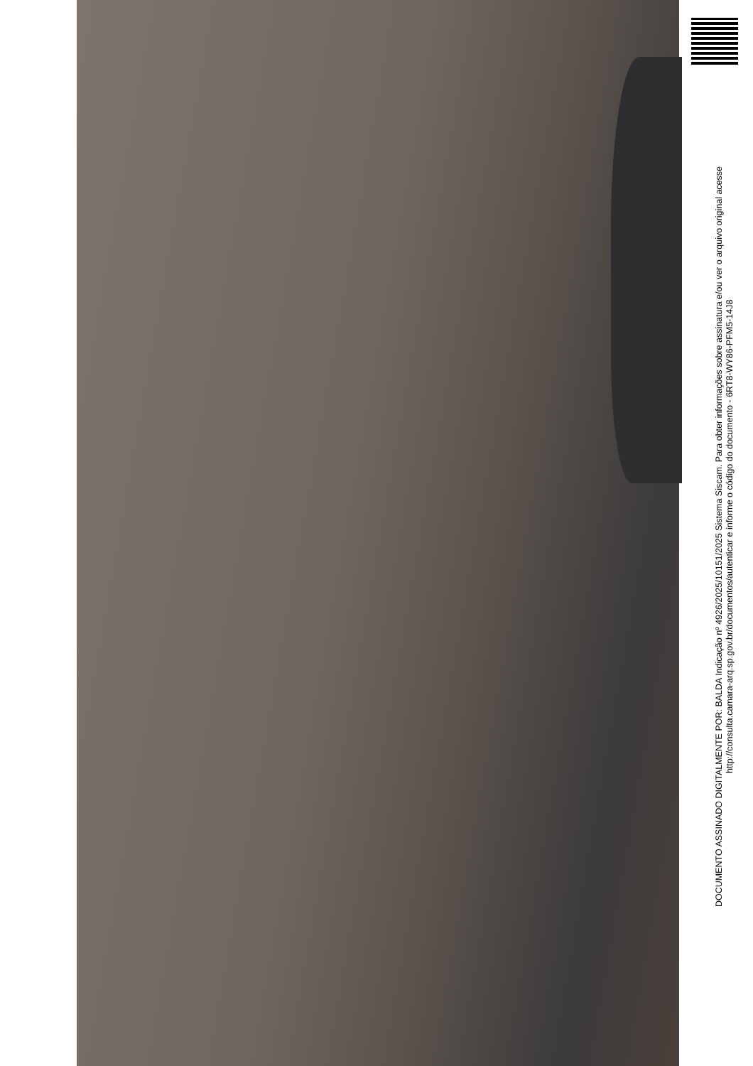DOCUMENTO ASSINADO DIGITALMENTE POR: BALDA Indicação nº 4926/2025/10151/2025 Sistema Siscam. Para obter informações sobre assinatura e/ou ver o arquivo original acesse
http://consulta.camara-arq.sp.gov.br/documentos/autenticar e informe o código do documento - 6RT8-WY86-PFM5-14J8